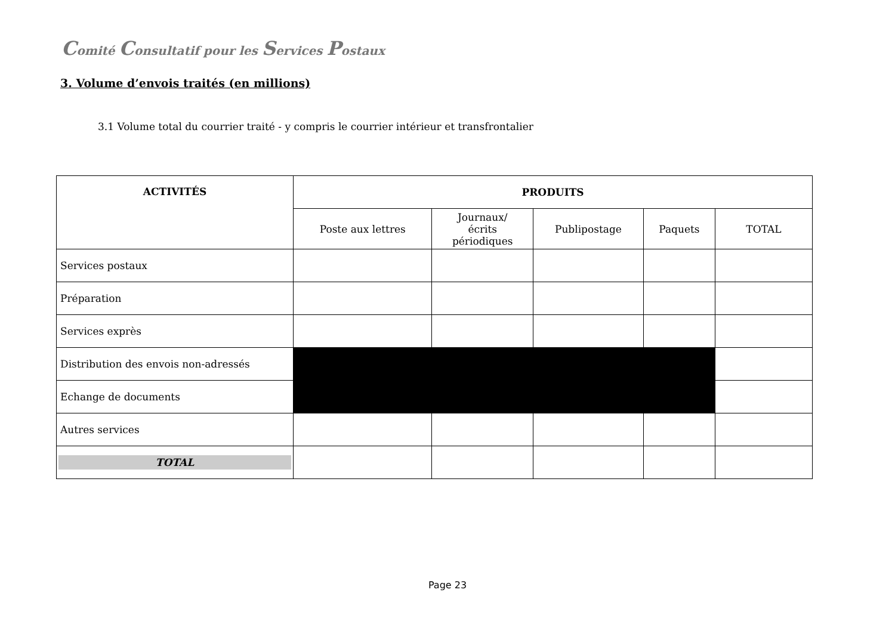Comité Consultatif pour les Services Postaux
3. Volume d’envois traités (en millions)
3.1 Volume total du courrier traité - y compris le courrier intérieur et transfrontalier
| ACTIVITÉS | PRODUITS | | | | |
| --- | --- | --- | --- | --- | --- |
| | Poste aux lettres | Journaux/ écrits périodiques | Publipostage | Paquets | TOTAL |
| Services postaux | | | | | |
| Préparation | | | | | |
| Services exprès | | | | | |
| Distribution des envois non-adressés | | | | | |
| Echange de documents | | | | | |
| Autres services | | | | | |
| TOTAL | | | | | |
Page 23